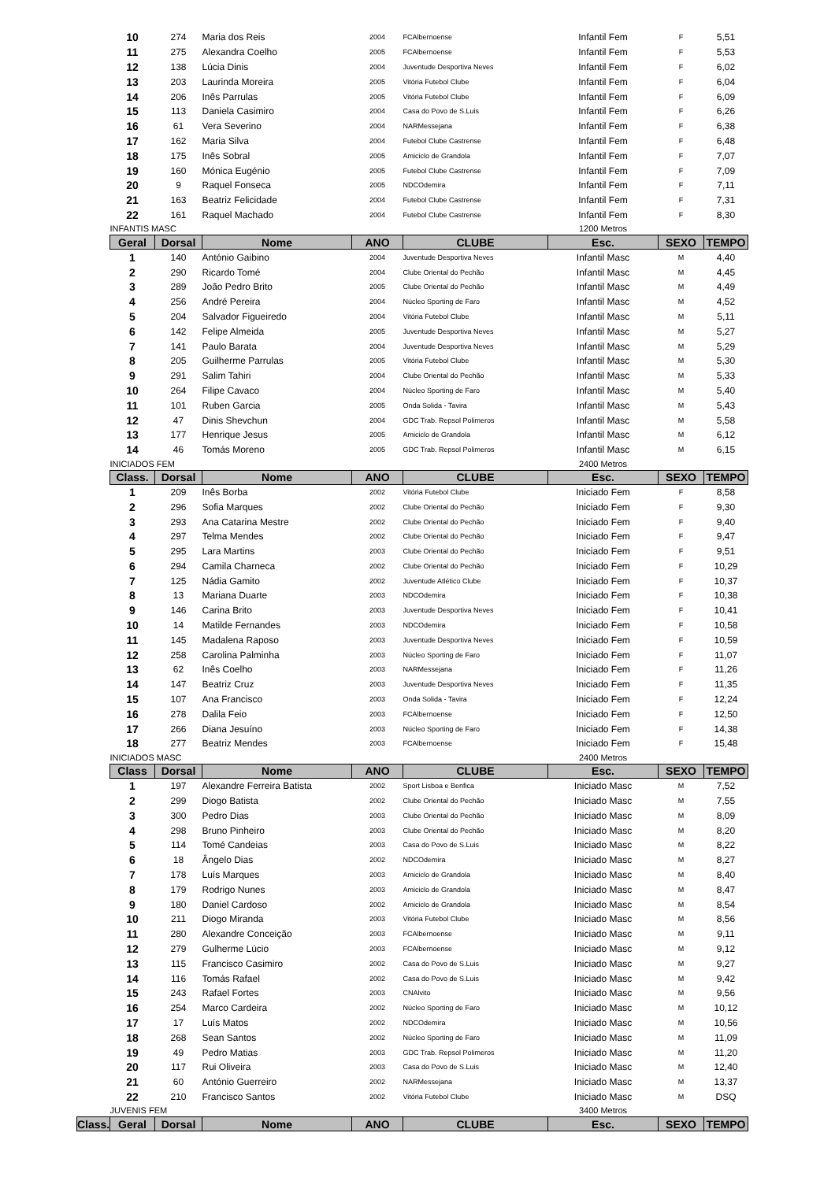| 10 | 274 | Maria dos Reis | 2004 | FCAlbernoense | Infantil Fem | F | 5,51 |
| 11 | 275 | Alexandra Coelho | 2005 | FCAlbernoense | Infantil Fem | F | 5,53 |
| 12 | 138 | Lúcia Dinis | 2004 | Juventude Desportiva Neves | Infantil Fem | F | 6,02 |
| 13 | 203 | Laurinda Moreira | 2005 | Vitória Futebol Clube | Infantil Fem | F | 6,04 |
| 14 | 206 | Inês Parrulas | 2005 | Vitória Futebol Clube | Infantil Fem | F | 6,09 |
| 15 | 113 | Daniela Casimiro | 2004 | Casa do Povo de S.Luis | Infantil Fem | F | 6,26 |
| 16 | 61 | Vera Severino | 2004 | NARMessejana | Infantil Fem | F | 6,38 |
| 17 | 162 | Maria Silva | 2004 | Futebol Clube Castrense | Infantil Fem | F | 6,48 |
| 18 | 175 | Inês Sobral | 2005 | Amiciclo de Grandola | Infantil Fem | F | 7,07 |
| 19 | 160 | Mónica Eugénio | 2005 | Futebol Clube Castrense | Infantil Fem | F | 7,09 |
| 20 | 9 | Raquel Fonseca | 2005 | NDCOdemira | Infantil Fem | F | 7,11 |
| 21 | 163 | Beatriz Felicidade | 2004 | Futebol Clube Castrense | Infantil Fem | F | 7,31 |
| 22 | 161 | Raquel Machado | 2004 | Futebol Clube Castrense | Infantil Fem | F | 8,30 |
| INFANTIS MASC | | | | | 1200 Metros | | |
| Geral | Dorsal | Nome | ANO | CLUBE | Esc. | SEXO | TEMPO |
| 1 | 140 | António Gaibino | 2004 | Juventude Desportiva Neves | Infantil Masc | M | 4,40 |
| 2 | 290 | Ricardo Tomé | 2004 | Clube Oriental do Pechão | Infantil Masc | M | 4,45 |
| 3 | 289 | João Pedro Brito | 2005 | Clube Oriental do Pechão | Infantil Masc | M | 4,49 |
| 4 | 256 | André Pereira | 2004 | Núcleo Sporting de Faro | Infantil Masc | M | 4,52 |
| 5 | 204 | Salvador Figueiredo | 2004 | Vitória Futebol Clube | Infantil Masc | M | 5,11 |
| 6 | 142 | Felipe Almeida | 2005 | Juventude Desportiva Neves | Infantil Masc | M | 5,27 |
| 7 | 141 | Paulo Barata | 2004 | Juventude Desportiva Neves | Infantil Masc | M | 5,29 |
| 8 | 205 | Guilherme Parrulas | 2005 | Vitória Futebol Clube | Infantil Masc | M | 5,30 |
| 9 | 291 | Salim Tahiri | 2004 | Clube Oriental do Pechão | Infantil Masc | M | 5,33 |
| 10 | 264 | Filipe Cavaco | 2004 | Núcleo Sporting de Faro | Infantil Masc | M | 5,40 |
| 11 | 101 | Ruben Garcia | 2005 | Onda Solida - Tavira | Infantil Masc | M | 5,43 |
| 12 | 47 | Dinis Shevchun | 2004 | GDC Trab. Repsol Polimeros | Infantil Masc | M | 5,58 |
| 13 | 177 | Henrique Jesus | 2005 | Amiciclo de Grandola | Infantil Masc | M | 6,12 |
| 14 | 46 | Tomás Moreno | 2005 | GDC Trab. Repsol Polimeros | Infantil Masc | M | 6,15 |
| INICIADOS FEM | | | | | 2400 Metros | | |
| Class. | Dorsal | Nome | ANO | CLUBE | Esc. | SEXO | TEMPO |
| 1 | 209 | Inês Borba | 2002 | Vitória Futebol Clube | Iniciado Fem | F | 8,58 |
| 2 | 296 | Sofia Marques | 2002 | Clube Oriental do Pechão | Iniciado Fem | F | 9,30 |
| 3 | 293 | Ana Catarina Mestre | 2002 | Clube Oriental do Pechão | Iniciado Fem | F | 9,40 |
| 4 | 297 | Telma Mendes | 2002 | Clube Oriental do Pechão | Iniciado Fem | F | 9,47 |
| 5 | 295 | Lara Martins | 2003 | Clube Oriental do Pechão | Iniciado Fem | F | 9,51 |
| 6 | 294 | Camila Charneca | 2002 | Clube Oriental do Pechão | Iniciado Fem | F | 10,29 |
| 7 | 125 | Nádia Gamito | 2002 | Juventude Atlético Clube | Iniciado Fem | F | 10,37 |
| 8 | 13 | Mariana Duarte | 2003 | NDCOdemira | Iniciado Fem | F | 10,38 |
| 9 | 146 | Carina Brito | 2003 | Juventude Desportiva Neves | Iniciado Fem | F | 10,41 |
| 10 | 14 | Matilde Fernandes | 2003 | NDCOdemira | Iniciado Fem | F | 10,58 |
| 11 | 145 | Madalena Raposo | 2003 | Juventude Desportiva Neves | Iniciado Fem | F | 10,59 |
| 12 | 258 | Carolina Palminha | 2003 | Núcleo Sporting de Faro | Iniciado Fem | F | 11,07 |
| 13 | 62 | Inês Coelho | 2003 | NARMessejana | Iniciado Fem | F | 11,26 |
| 14 | 147 | Beatriz Cruz | 2003 | Juventude Desportiva Neves | Iniciado Fem | F | 11,35 |
| 15 | 107 | Ana Francisco | 2003 | Onda Solida - Tavira | Iniciado Fem | F | 12,24 |
| 16 | 278 | Dalila Feio | 2003 | FCAlbernoense | Iniciado Fem | F | 12,50 |
| 17 | 266 | Diana Jesuíno | 2003 | Núcleo Sporting de Faro | Iniciado Fem | F | 14,38 |
| 18 | 277 | Beatriz Mendes | 2003 | FCAlbernoense | Iniciado Fem | F | 15,48 |
| INICIADOS MASC | | | | | 2400 Metros | | |
| Class | Dorsal | Nome | ANO | CLUBE | Esc. | SEXO | TEMPO |
| 1 | 197 | Alexandre Ferreira Batista | 2002 | Sport Lisboa e Benfica | Iniciado Masc | M | 7,52 |
| 2 | 299 | Diogo Batista | 2002 | Clube Oriental do Pechão | Iniciado Masc | M | 7,55 |
| 3 | 300 | Pedro Dias | 2003 | Clube Oriental do Pechão | Iniciado Masc | M | 8,09 |
| 4 | 298 | Bruno Pinheiro | 2003 | Clube Oriental do Pechão | Iniciado Masc | M | 8,20 |
| 5 | 114 | Tomé Candeias | 2003 | Casa do Povo de S.Luis | Iniciado Masc | M | 8,22 |
| 6 | 18 | Ângelo Dias | 2002 | NDCOdemira | Iniciado Masc | M | 8,27 |
| 7 | 178 | Luís Marques | 2003 | Amiciclo de Grandola | Iniciado Masc | M | 8,40 |
| 8 | 179 | Rodrigo Nunes | 2003 | Amiciclo de Grandola | Iniciado Masc | M | 8,47 |
| 9 | 180 | Daniel Cardoso | 2002 | Amiciclo de Grandola | Iniciado Masc | M | 8,54 |
| 10 | 211 | Diogo Miranda | 2003 | Vitória Futebol Clube | Iniciado Masc | M | 8,56 |
| 11 | 280 | Alexandre Conceição | 2003 | FCAlbernoense | Iniciado Masc | M | 9,11 |
| 12 | 279 | Gulherme Lúcio | 2003 | FCAlbernoense | Iniciado Masc | M | 9,12 |
| 13 | 115 | Francisco Casimiro | 2002 | Casa do Povo de S.Luis | Iniciado Masc | M | 9,27 |
| 14 | 116 | Tomás Rafael | 2002 | Casa do Povo de S.Luis | Iniciado Masc | M | 9,42 |
| 15 | 243 | Rafael Fortes | 2003 | CNAlvito | Iniciado Masc | M | 9,56 |
| 16 | 254 | Marco Cardeira | 2002 | Núcleo Sporting de Faro | Iniciado Masc | M | 10,12 |
| 17 | 17 | Luís Matos | 2002 | NDCOdemira | Iniciado Masc | M | 10,56 |
| 18 | 268 | Sean Santos | 2002 | Núcleo Sporting de Faro | Iniciado Masc | M | 11,09 |
| 19 | 49 | Pedro Matias | 2003 | GDC Trab. Repsol Polimeros | Iniciado Masc | M | 11,20 |
| 20 | 117 | Rui Oliveira | 2003 | Casa do Povo de S.Luis | Iniciado Masc | M | 12,40 |
| 21 | 60 | António Guerreiro | 2002 | NARMessejana | Iniciado Masc | M | 13,37 |
| 22 | 210 | Francisco Santos | 2002 | Vitória Futebol Clube | Iniciado Masc | M | DSQ |
| JUVENIS FEM | | | | | 3400 Metros | | |
| Class. | Geral | Dorsal | Nome | ANO | CLUBE | Esc. | SEXO | TEMPO |
| --- | --- | --- | --- | --- | --- | --- | --- | --- |